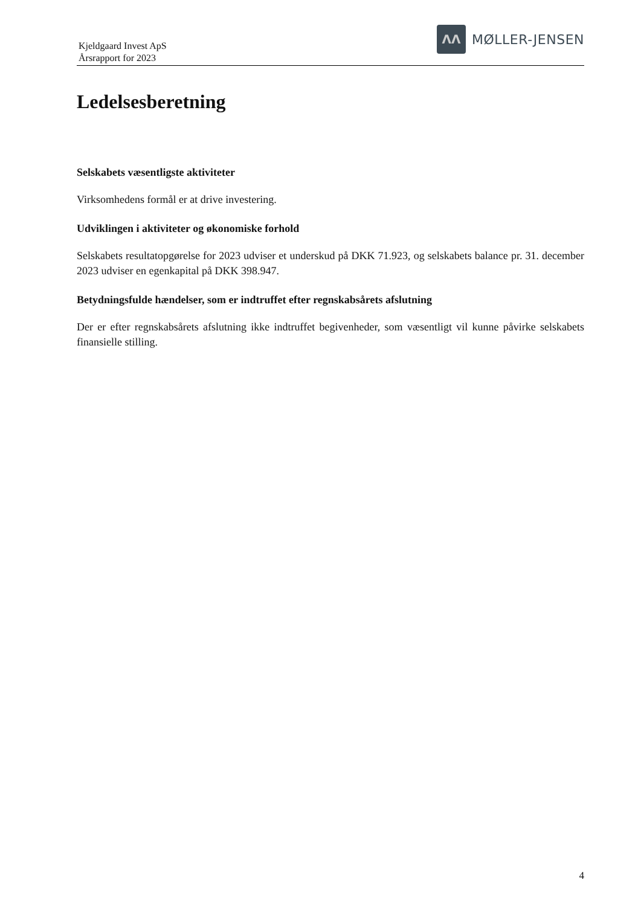Kjeldgaard Invest ApS
Årsrapport for 2023
ΛΛ
MØLLER-JENSEN
Ledelsesberetning
Selskabets væsentligste aktiviteter
Virksomhedens formål er at drive investering.
Udviklingen i aktiviteter og økonomiske forhold
Selskabets resultatopgørelse for 2023 udviser et underskud på DKK 71.923, og selskabets balance pr. 31. december 2023 udviser en egenkapital på DKK 398.947.
Betydningsfulde hændelser, som er indtruffet efter regnskabsårets afslutning
Der er efter regnskabsårets afslutning ikke indtruffet begivenheder, som væsentligt vil kunne påvirke selskabets finansielle stilling.
4